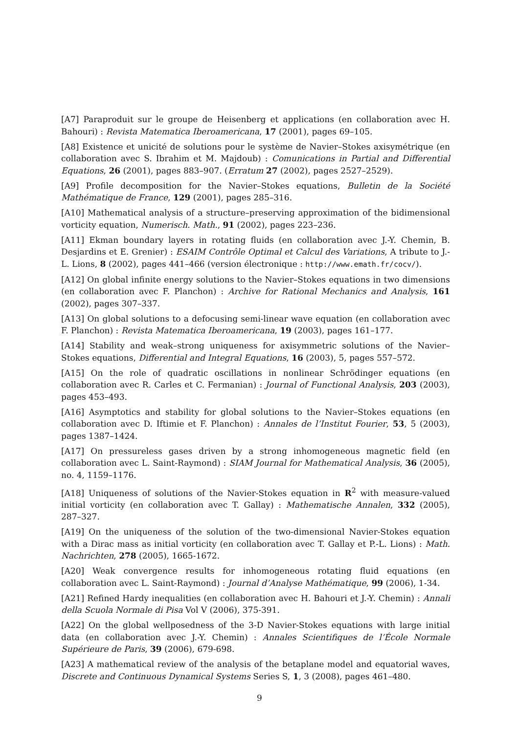[A7] Paraproduit sur le groupe de Heisenberg et applications (en collaboration avec H. Bahouri) : Revista Matematica Iberoamericana, 17 (2001), pages 69–105.
[A8] Existence et unicité de solutions pour le système de Navier–Stokes axisymétrique (en collaboration avec S. Ibrahim et M. Majdoub) : Comunications in Partial and Differential Equations, 26 (2001), pages 883–907. (Erratum 27 (2002), pages 2527–2529).
[A9] Profile decomposition for the Navier–Stokes equations, Bulletin de la Société Mathématique de France, 129 (2001), pages 285–316.
[A10] Mathematical analysis of a structure–preserving approximation of the bidimensional vorticity equation, Numerisch. Math., 91 (2002), pages 223–236.
[A11] Ekman boundary layers in rotating fluids (en collaboration avec J.-Y. Chemin, B. Desjardins et E. Grenier) : ESAIM Contrôle Optimal et Calcul des Variations, A tribute to J.-L. Lions, 8 (2002), pages 441–466 (version électronique : http://www.emath.fr/cocv/).
[A12] On global infinite energy solutions to the Navier–Stokes equations in two dimensions (en collaboration avec F. Planchon) : Archive for Rational Mechanics and Analysis, 161 (2002), pages 307–337.
[A13] On global solutions to a defocusing semi-linear wave equation (en collaboration avec F. Planchon) : Revista Matematica Iberoamericana, 19 (2003), pages 161–177.
[A14] Stability and weak–strong uniqueness for axisymmetric solutions of the Navier–Stokes equations, Differential and Integral Equations, 16 (2003), 5, pages 557–572.
[A15] On the role of quadratic oscillations in nonlinear Schrödinger equations (en collaboration avec R. Carles et C. Fermanian) : Journal of Functional Analysis, 203 (2003), pages 453–493.
[A16] Asymptotics and stability for global solutions to the Navier–Stokes equations (en collaboration avec D. Iftimie et F. Planchon) : Annales de l’Institut Fourier, 53, 5 (2003), pages 1387–1424.
[A17] On pressureless gases driven by a strong inhomogeneous magnetic field (en collaboration avec L. Saint-Raymond) : SIAM Journal for Mathematical Analysis, 36 (2005), no. 4, 1159–1176.
[A18] Uniqueness of solutions of the Navier-Stokes equation in R<sup>2</sup> with measure-valued initial vorticity (en collaboration avec T. Gallay) : Mathematische Annalen, 332 (2005), 287–327.
[A19] On the uniqueness of the solution of the two-dimensional Navier-Stokes equation with a Dirac mass as initial vorticity (en collaboration avec T. Gallay et P.-L. Lions) : Math. Nachrichten, 278 (2005), 1665-1672.
[A20] Weak convergence results for inhomogeneous rotating fluid equations (en collaboration avec L. Saint-Raymond) : Journal d’Analyse Mathématique, 99 (2006), 1-34.
[A21] Refined Hardy inequalities (en collaboration avec H. Bahouri et J.-Y. Chemin) : Annali della Scuola Normale di Pisa Vol V (2006), 375-391.
[A22] On the global wellposedness of the 3-D Navier-Stokes equations with large initial data (en collaboration avec J.-Y. Chemin) : Annales Scientifiques de l’École Normale Supérieure de Paris, 39 (2006), 679-698.
[A23] A mathematical review of the analysis of the betaplane model and equatorial waves, Discrete and Continuous Dynamical Systems Series S, 1, 3 (2008), pages 461–480.
9